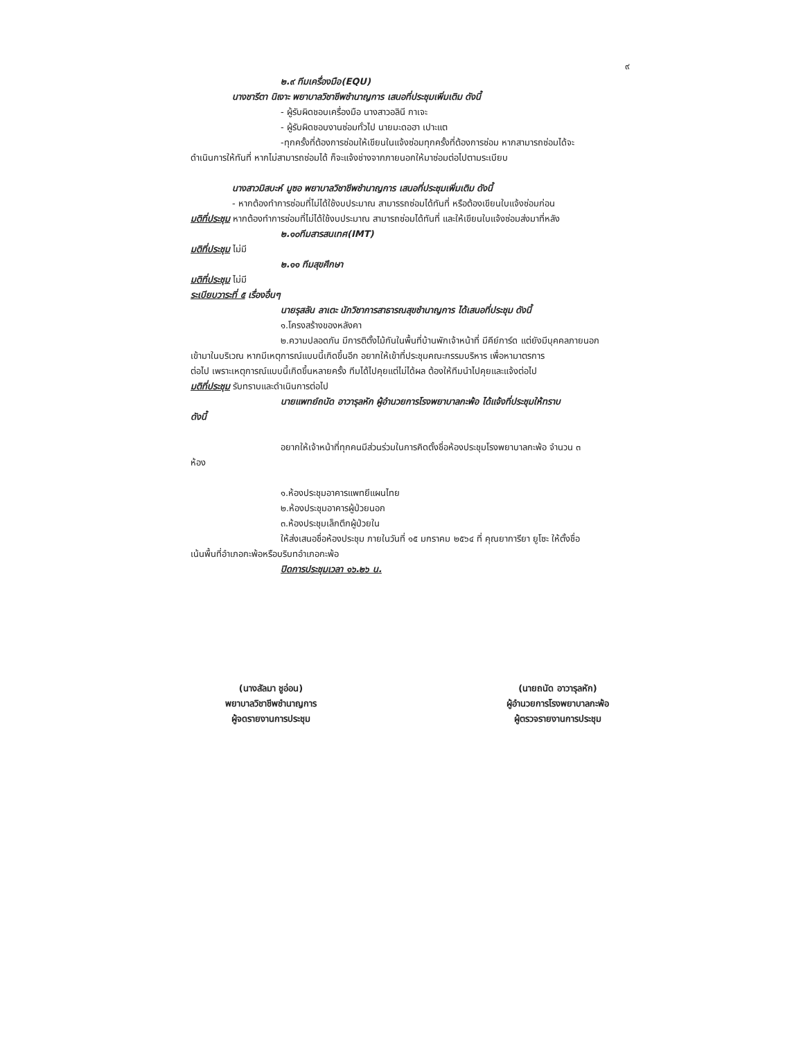๙
๒.๙ ทีมเครื่องมือ(EQU)
นางชารีตา นิเงาะ พยาบาลวิชาชีพชำนาญการ เสนอที่ประชุมเพิ่มเติม ดังนี้
- ผู้รับผิดชอบเครื่องมือ นางสาวอลินี กาเจะ
- ผู้รับผิดชอบงานซ่อมทั่วไป นายมะดอฮา เปาะแต
-ทุกครั้งที่ต้องการซ่อมให้เขียนในแจ้งซ่อมทุกครั้งที่ต้องการซ่อม หากสามารถซ่อมได้จะ
ดำเนินการให้ทันที่ หากไม่สามารถซ่อมได้ ก็จะแจ้งช่างจากภายนอกให้มาซ่อมต่อไปตามระเบียบ
นางสาวมิสบะห์ มูซอ พยาบาลวิชาชีพชำนาญการ เสนอที่ประชุมเพิ่มเติม ดังนี้
- หากต้องทำการซ่อมที่ไม่ได้ใช้งบประมาณ สามารรถซ่อมได้ทันที่ หรือต้องเขียนใบแจ้งซ่อมก่อน
มติที่ประชุม หากต้องทำการซ่อมที่ไม่ได้ใช้งบประมาณ สามารถซ่อมได้ทันที่ และให้เขียนใบแจ้งซ่อมส่งมาที่หลัง
๒.๑๐ทีมสารสนเทศ(IMT)
มติที่ประชุม ไม่มี
๒.๑๑ ทีมสุขศึกษา
มติที่ประชุม ไม่มี
ระเบียบวาระที่ ๕ เรื่องอื่นๆ
นายรุสลัน ลาเตะ นักวิชาการสาธารณสุขชำนาญการ ได้เสนอที่ประชุม ดังนี้
๑.โครงสร้างของหลังคา
๒.ความปลอดภัน มีการติตั้งไม้กันในพื้นที่บ้านพักเจ้าหน้าที่ มีคีย์การ์ด แต่ยังมีบุคคลภายนอก
เข้ามาในบริเวณ หากมีเหตุการณ์แบบนี้เกิดขึ้นอีก อยากให้เข้าที่ประชุมคณะกรรมบริหาร เพื่อหามาตรการ
ต่อไป เพราะเหตุการณ์แบบนี้เกิดขึ้นหลายครั้ง ทีมได้ไปคุยแต่ไม่ได้ผล ต้องให้ทีมนำไปคุยและแจ้งต่อไป
มติที่ประชุม รับทราบและดำเนินการต่อไป
นายแพทย์ถนัด อาวารุลหัก ผู้อำนวยการโรงพยาบาลกะพ้อ ได้แจ้งที่ประชุมให้ทราบ
ดังนี้
อยากให้เจ้าหน้าที่ทุกคนมีส่วนร่วมในการคิดตั้งชื่อห้องประชุมโรงพยาบาลกะพ้อ จำนวน ๓
ห้อง
๑.ห้องประชุมอาคารแพทยีแผนไทย
๒.ห้องประชุมอาคารผู้ป่วยนอก
๓.ห้องประชุมเล็กตึกผู้ป่วยใน
ให้ส่งเสนอชื่อห้องประชุม ภายในวันที่ ๑๕ มกราคม ๒๕๖๔ ที่ คุณยาการียา ยูโซะ ให้ตั้งชื่อ
เน้นพื้นที่อำเภอกะพ้อหรือบริบทอำเภอกะพ้อ
ปิดการประชุมเวลา ๑๖.๒๖ น.
(นางสัลมา ชูอ่อน)
พยาบาลวิชาชีพชำนาญการ
ผู้จดรายงานการประชุม
(นายถนัด อาวารุลหัก)
ผู้อำนวยการโรงพยาบาลกะพ้อ
ผู้ตรวจรายงานการประชุม